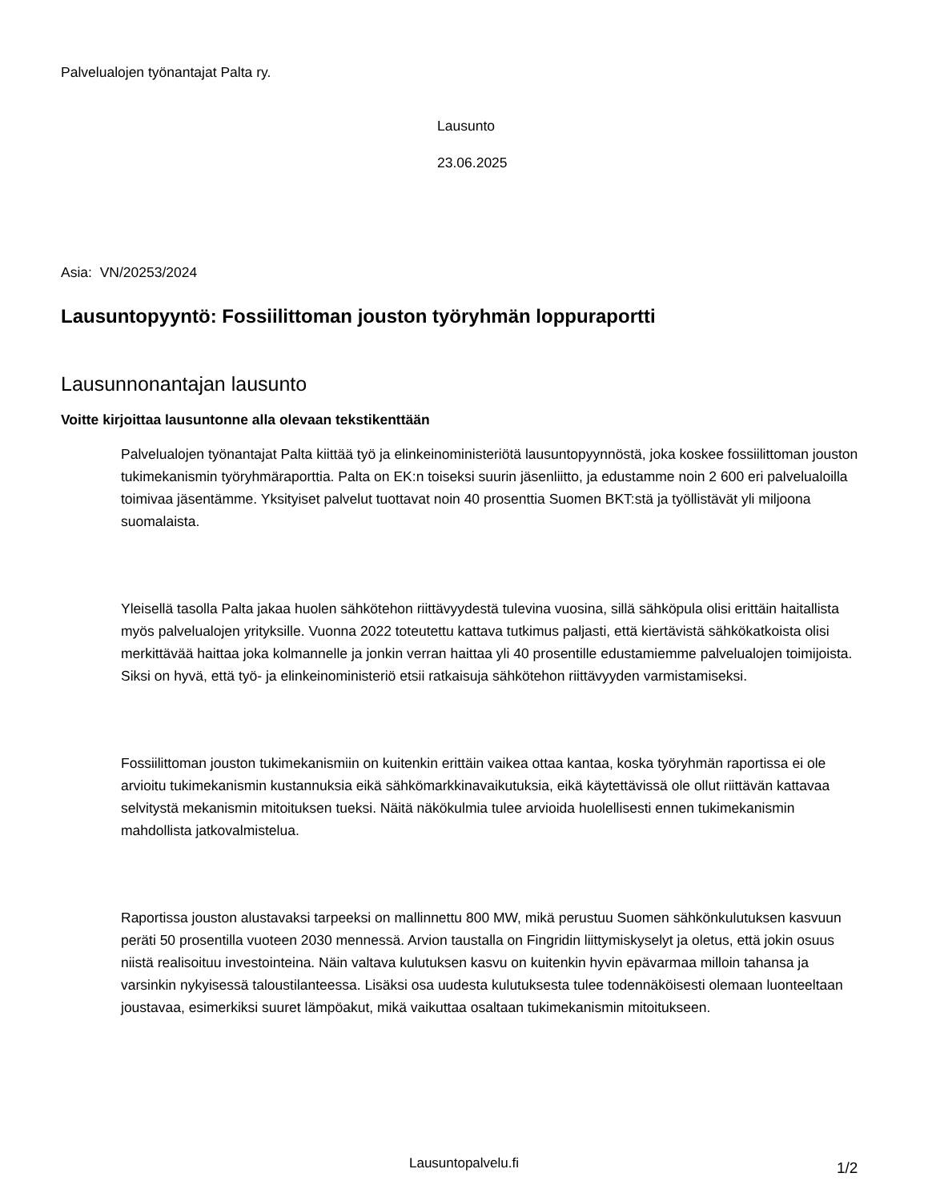Palvelualojen työnantajat Palta ry.
Lausunto
23.06.2025
Asia: VN/20253/2024
Lausuntopyyntö: Fossiilittoman jouston työryhmän loppuraportti
Lausunnonantajan lausunto
Voitte kirjoittaa lausuntonne alla olevaan tekstikenttään
Palvelualojen työnantajat Palta kiittää työ ja elinkeinoministeriötä lausuntopyynnöstä, joka koskee fossiilittoman jouston tukimekanismin työryhmäraporttia. Palta on EK:n toiseksi suurin jäsenliitto, ja edustamme noin 2 600 eri palvelualoilla toimivaa jäsentämme. Yksityiset palvelut tuottavat noin 40 prosenttia Suomen BKT:stä ja työllistävät yli miljoona suomalaista.
Yleisellä tasolla Palta jakaa huolen sähkötehon riittävyydestä tulevina vuosina, sillä sähköpula olisi erittäin haitallista myös palvelualojen yrityksille. Vuonna 2022 toteutettu kattava tutkimus paljasti, että kiertävistä sähkökatkoista olisi merkittävää haittaa joka kolmannelle ja jonkin verran haittaa yli 40 prosentille edustamiemme palvelualojen toimijoista. Siksi on hyvä, että työ- ja elinkeinoministeriö etsii ratkaisuja sähkötehon riittävyyden varmistamiseksi.
Fossiilittoman jouston tukimekanismiin on kuitenkin erittäin vaikea ottaa kantaa, koska työryhmän raportissa ei ole arvioitu tukimekanismin kustannuksia eikä sähkömarkkinavaikutuksia, eikä käytettävissä ole ollut riittävän kattavaa selvitystä mekanismin mitoituksen tueksi. Näitä näkökulmia tulee arvioida huolellisesti ennen tukimekanismin mahdollista jatkovalmistelua.
Raportissa jouston alustavaksi tarpeeksi on mallinnettu 800 MW, mikä perustuu Suomen sähkönkulutuksen kasvuun peräti 50 prosentilla vuoteen 2030 mennessä. Arvion taustalla on Fingridin liittymiskyselyt ja oletus, että jokin osuus niistä realisoituu investointeina. Näin valtava kulutuksen kasvu on kuitenkin hyvin epävarmaa milloin tahansa ja varsinkin nykyisessä taloustilanteessa. Lisäksi osa uudesta kulutuksesta tulee todennäköisesti olemaan luonteeltaan joustavaa, esimerkiksi suuret lämpöakut, mikä vaikuttaa osaltaan tukimekanismin mitoitukseen.
Lausuntopalvelu.fi 1/2